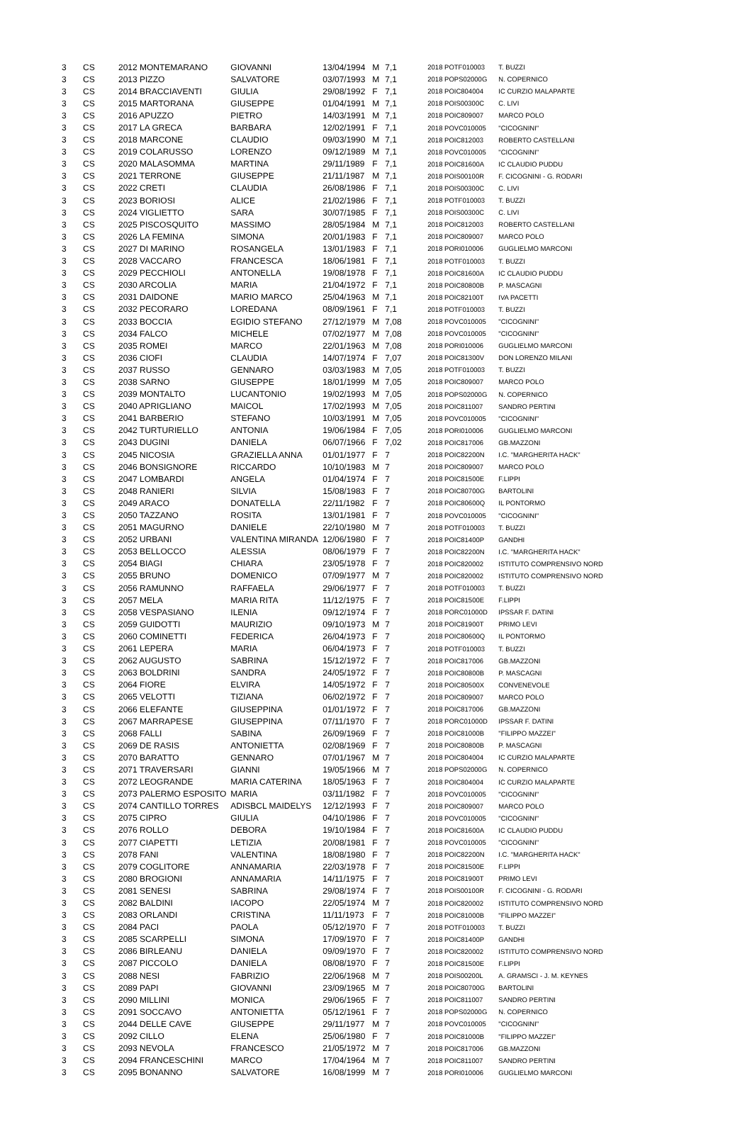| 3 | CS | 2012 MONTEMARANO | GIOVANNI | 13/04/1994 | M | 7,1 | 2018 POTF010003 | T. BUZZI |
| 3 | CS | 2013 PIZZO | SALVATORE | 03/07/1993 | M | 7,1 | 2018 POPS02000G | N. COPERNICO |
| 3 | CS | 2014 BRACCIAVENTI | GIULIA | 29/08/1992 | F | 7,1 | 2018 POIC804004 | IC CURZIO MALAPARTE |
| 3 | CS | 2015 MARTORANA | GIUSEPPE | 01/04/1991 | M | 7,1 | 2018 POIS00300C | C. LIVI |
| 3 | CS | 2016 APUZZO | PIETRO | 14/03/1991 | M | 7,1 | 2018 POIC809007 | MARCO POLO |
| 3 | CS | 2017 LA GRECA | BARBARA | 12/02/1991 | F | 7,1 | 2018 POVC010005 | "CICOGNINI" |
| 3 | CS | 2018 MARCONE | CLAUDIO | 09/03/1990 | M | 7,1 | 2018 POIC812003 | ROBERTO CASTELLANI |
| 3 | CS | 2019 COLARUSSO | LORENZO | 09/12/1989 | M | 7,1 | 2018 POVC010005 | "CICOGNINI" |
| 3 | CS | 2020 MALASOMMA | MARTINA | 29/11/1989 | F | 7,1 | 2018 POIC81600A | IC CLAUDIO PUDDU |
| 3 | CS | 2021 TERRONE | GIUSEPPE | 21/11/1987 | M | 7,1 | 2018 POIS00100R | F. CICOGNINI - G. RODARI |
| 3 | CS | 2022 CRETI | CLAUDIA | 26/08/1986 | F | 7,1 | 2018 POIS00300C | C. LIVI |
| 3 | CS | 2023 BORIOSI | ALICE | 21/02/1986 | F | 7,1 | 2018 POTF010003 | T. BUZZI |
| 3 | CS | 2024 VIGLIETTO | SARA | 30/07/1985 | F | 7,1 | 2018 POIS00300C | C. LIVI |
| 3 | CS | 2025 PISCOSQUITO | MASSIMO | 28/05/1984 | M | 7,1 | 2018 POIC812003 | ROBERTO CASTELLANI |
| 3 | CS | 2026 LA FEMINA | SIMONA | 20/01/1983 | F | 7,1 | 2018 POIC809007 | MARCO POLO |
| 3 | CS | 2027 DI MARINO | ROSANGELA | 13/01/1983 | F | 7,1 | 2018 PORI010006 | GUGLIELMO MARCONI |
| 3 | CS | 2028 VACCARO | FRANCESCA | 18/06/1981 | F | 7,1 | 2018 POTF010003 | T. BUZZI |
| 3 | CS | 2029 PECCHIOLI | ANTONELLA | 19/08/1978 | F | 7,1 | 2018 POIC81600A | IC CLAUDIO PUDDU |
| 3 | CS | 2030 ARCOLIA | MARIA | 21/04/1972 | F | 7,1 | 2018 POIC80800B | P. MASCAGNI |
| 3 | CS | 2031 DAIDONE | MARIO MARCO | 25/04/1963 | M | 7,1 | 2018 POIC82100T | IVA PACETTI |
| 3 | CS | 2032 PECORARO | LOREDANA | 08/09/1961 | F | 7,1 | 2018 POTF010003 | T. BUZZI |
| 3 | CS | 2033 BOCCIA | EGIDIO STEFANO | 27/12/1979 | M | 7,08 | 2018 POVC010005 | "CICOGNINI" |
| 3 | CS | 2034 FALCO | MICHELE | 07/02/1977 | M | 7,08 | 2018 POVC010005 | "CICOGNINI" |
| 3 | CS | 2035 ROMEI | MARCO | 22/01/1963 | M | 7,08 | 2018 PORI010006 | GUGLIELMO MARCONI |
| 3 | CS | 2036 CIOFI | CLAUDIA | 14/07/1974 | F | 7,07 | 2018 POIC81300V | DON LORENZO MILANI |
| 3 | CS | 2037 RUSSO | GENNARO | 03/03/1983 | M | 7,05 | 2018 POTF010003 | T. BUZZI |
| 3 | CS | 2038 SARNO | GIUSEPPE | 18/01/1999 | M | 7,05 | 2018 POIC809007 | MARCO POLO |
| 3 | CS | 2039 MONTALTO | LUCANTONIO | 19/02/1993 | M | 7,05 | 2018 POPS02000G | N. COPERNICO |
| 3 | CS | 2040 APRIGLIANO | MAICOL | 17/02/1993 | M | 7,05 | 2018 POIC811007 | SANDRO PERTINI |
| 3 | CS | 2041 BARBERIO | STEFANO | 10/03/1991 | M | 7,05 | 2018 POVC010005 | "CICOGNINI" |
| 3 | CS | 2042 TURTURIELLO | ANTONIA | 19/06/1984 | F | 7,05 | 2018 PORI010006 | GUGLIELMO MARCONI |
| 3 | CS | 2043 DUGINI | DANIELA | 06/07/1966 | F | 7,02 | 2018 POIC817006 | GB.MAZZONI |
| 3 | CS | 2045 NICOSIA | GRAZIELLA ANNA | 01/01/1977 | F | 7 | 2018 POIC82200N | I.C. "MARGHERITA HACK" |
| 3 | CS | 2046 BONSIGNORE | RICCARDO | 10/10/1983 | M | 7 | 2018 POIC809007 | MARCO POLO |
| 3 | CS | 2047 LOMBARDI | ANGELA | 01/04/1974 | F | 7 | 2018 POIC81500E | F.LIPPI |
| 3 | CS | 2048 RANIERI | SILVIA | 15/08/1983 | F | 7 | 2018 POIC80700G | BARTOLINI |
| 3 | CS | 2049 ARACO | DONATELLA | 22/11/1982 | F | 7 | 2018 POIC80600Q | IL PONTORMO |
| 3 | CS | 2050 TAZZANO | ROSITA | 13/01/1981 | F | 7 | 2018 POVC010005 | "CICOGNINI" |
| 3 | CS | 2051 MAGURNO | DANIELE | 22/10/1980 | M | 7 | 2018 POTF010003 | T. BUZZI |
| 3 | CS | 2052 URBANI | VALENTINA MIRANDA | 12/06/1980 | F | 7 | 2018 POIC81400P | GANDHI |
| 3 | CS | 2053 BELLOCCO | ALESSIA | 08/06/1979 | F | 7 | 2018 POIC82200N | I.C. "MARGHERITA HACK" |
| 3 | CS | 2054 BIAGI | CHIARA | 23/05/1978 | F | 7 | 2018 POIC820002 | ISTITUTO COMPRENSIVO NORD |
| 3 | CS | 2055 BRUNO | DOMENICO | 07/09/1977 | M | 7 | 2018 POIC820002 | ISTITUTO COMPRENSIVO NORD |
| 3 | CS | 2056 RAMUNNO | RAFFAELA | 29/06/1977 | F | 7 | 2018 POTF010003 | T. BUZZI |
| 3 | CS | 2057 MELA | MARIA RITA | 11/12/1975 | F | 7 | 2018 POIC81500E | F.LIPPI |
| 3 | CS | 2058 VESPASIANO | ILENIA | 09/12/1974 | F | 7 | 2018 PORC01000D | IPSSAR F. DATINI |
| 3 | CS | 2059 GUIDOTTI | MAURIZIO | 09/10/1973 | M | 7 | 2018 POIC81900T | PRIMO LEVI |
| 3 | CS | 2060 COMINETTI | FEDERICA | 26/04/1973 | F | 7 | 2018 POIC80600Q | IL PONTORMO |
| 3 | CS | 2061 LEPERA | MARIA | 06/04/1973 | F | 7 | 2018 POTF010003 | T. BUZZI |
| 3 | CS | 2062 AUGUSTO | SABRINA | 15/12/1972 | F | 7 | 2018 POIC817006 | GB.MAZZONI |
| 3 | CS | 2063 BOLDRINI | SANDRA | 24/05/1972 | F | 7 | 2018 POIC80800B | P. MASCAGNI |
| 3 | CS | 2064 FIORE | ELVIRA | 14/05/1972 | F | 7 | 2018 POIC80500X | CONVENEVOLE |
| 3 | CS | 2065 VELOTTI | TIZIANA | 06/02/1972 | F | 7 | 2018 POIC809007 | MARCO POLO |
| 3 | CS | 2066 ELEFANTE | GIUSEPPINA | 01/01/1972 | F | 7 | 2018 POIC817006 | GB.MAZZONI |
| 3 | CS | 2067 MARRAPESE | GIUSEPPINA | 07/11/1970 | F | 7 | 2018 PORC01000D | IPSSAR F. DATINI |
| 3 | CS | 2068 FALLI | SABINA | 26/09/1969 | F | 7 | 2018 POIC81000B | "FILIPPO MAZZEI" |
| 3 | CS | 2069 DE RASIS | ANTONIETTA | 02/08/1969 | F | 7 | 2018 POIC80800B | P. MASCAGNI |
| 3 | CS | 2070 BARATTO | GENNARO | 07/01/1967 | M | 7 | 2018 POIC804004 | IC CURZIO MALAPARTE |
| 3 | CS | 2071 TRAVERSARI | GIANNI | 19/05/1966 | M | 7 | 2018 POPS02000G | N. COPERNICO |
| 3 | CS | 2072 LEOGRANDE | MARIA CATERINA | 18/05/1963 | F | 7 | 2018 POIC804004 | IC CURZIO MALAPARTE |
| 3 | CS | 2073 PALERMO ESPOSITO | MARIA | 03/11/1982 | F | 7 | 2018 POVC010005 | "CICOGNINI" |
| 3 | CS | 2074 CANTILLO TORRES | ADISBCL MAIDELYS | 12/12/1993 | F | 7 | 2018 POIC809007 | MARCO POLO |
| 3 | CS | 2075 CIPRO | GIULIA | 04/10/1986 | F | 7 | 2018 POVC010005 | "CICOGNINI" |
| 3 | CS | 2076 ROLLO | DEBORA | 19/10/1984 | F | 7 | 2018 POIC81600A | IC CLAUDIO PUDDU |
| 3 | CS | 2077 CIAPETTI | LETIZIA | 20/08/1981 | F | 7 | 2018 POVC010005 | "CICOGNINI" |
| 3 | CS | 2078 FANI | VALENTINA | 18/08/1980 | F | 7 | 2018 POIC82200N | I.C. "MARGHERITA HACK" |
| 3 | CS | 2079 COGLITORE | ANNAMARIA | 22/03/1978 | F | 7 | 2018 POIC81500E | F.LIPPI |
| 3 | CS | 2080 BROGIONI | ANNAMARIA | 14/11/1975 | F | 7 | 2018 POIC81900T | PRIMO LEVI |
| 3 | CS | 2081 SENESI | SABRINA | 29/08/1974 | F | 7 | 2018 POIS00100R | F. CICOGNINI - G. RODARI |
| 3 | CS | 2082 BALDINI | IACOPO | 22/05/1974 | M | 7 | 2018 POIC820002 | ISTITUTO COMPRENSIVO NORD |
| 3 | CS | 2083 ORLANDI | CRISTINA | 11/11/1973 | F | 7 | 2018 POIC81000B | "FILIPPO MAZZEI" |
| 3 | CS | 2084 PACI | PAOLA | 05/12/1970 | F | 7 | 2018 POTF010003 | T. BUZZI |
| 3 | CS | 2085 SCARPELLI | SIMONA | 17/09/1970 | F | 7 | 2018 POIC81400P | GANDHI |
| 3 | CS | 2086 BIRLEANU | DANIELA | 09/09/1970 | F | 7 | 2018 POIC820002 | ISTITUTO COMPRENSIVO NORD |
| 3 | CS | 2087 PICCOLO | DANIELA | 08/08/1970 | F | 7 | 2018 POIC81500E | F.LIPPI |
| 3 | CS | 2088 NESI | FABRIZIO | 22/06/1968 | M | 7 | 2018 POIS00200L | A. GRAMSCI - J. M. KEYNES |
| 3 | CS | 2089 PAPI | GIOVANNI | 23/09/1965 | M | 7 | 2018 POIC80700G | BARTOLINI |
| 3 | CS | 2090 MILLINI | MONICA | 29/06/1965 | F | 7 | 2018 POIC811007 | SANDRO PERTINI |
| 3 | CS | 2091 SOCCAVO | ANTONIETTA | 05/12/1961 | F | 7 | 2018 POPS02000G | N. COPERNICO |
| 3 | CS | 2044 DELLE CAVE | GIUSEPPE | 29/11/1977 | M | 7 | 2018 POVC010005 | "CICOGNINI" |
| 3 | CS | 2092 CILLO | ELENA | 25/06/1980 | F | 7 | 2018 POIC81000B | "FILIPPO MAZZEI" |
| 3 | CS | 2093 NEVOLA | FRANCESCO | 21/05/1972 | M | 7 | 2018 POIC817006 | GB.MAZZONI |
| 3 | CS | 2094 FRANCESCHINI | MARCO | 17/04/1964 | M | 7 | 2018 POIC811007 | SANDRO PERTINI |
| 3 | CS | 2095 BONANNO | SALVATORE | 16/08/1999 | M | 7 | 2018 PORI010006 | GUGLIELMO MARCONI |